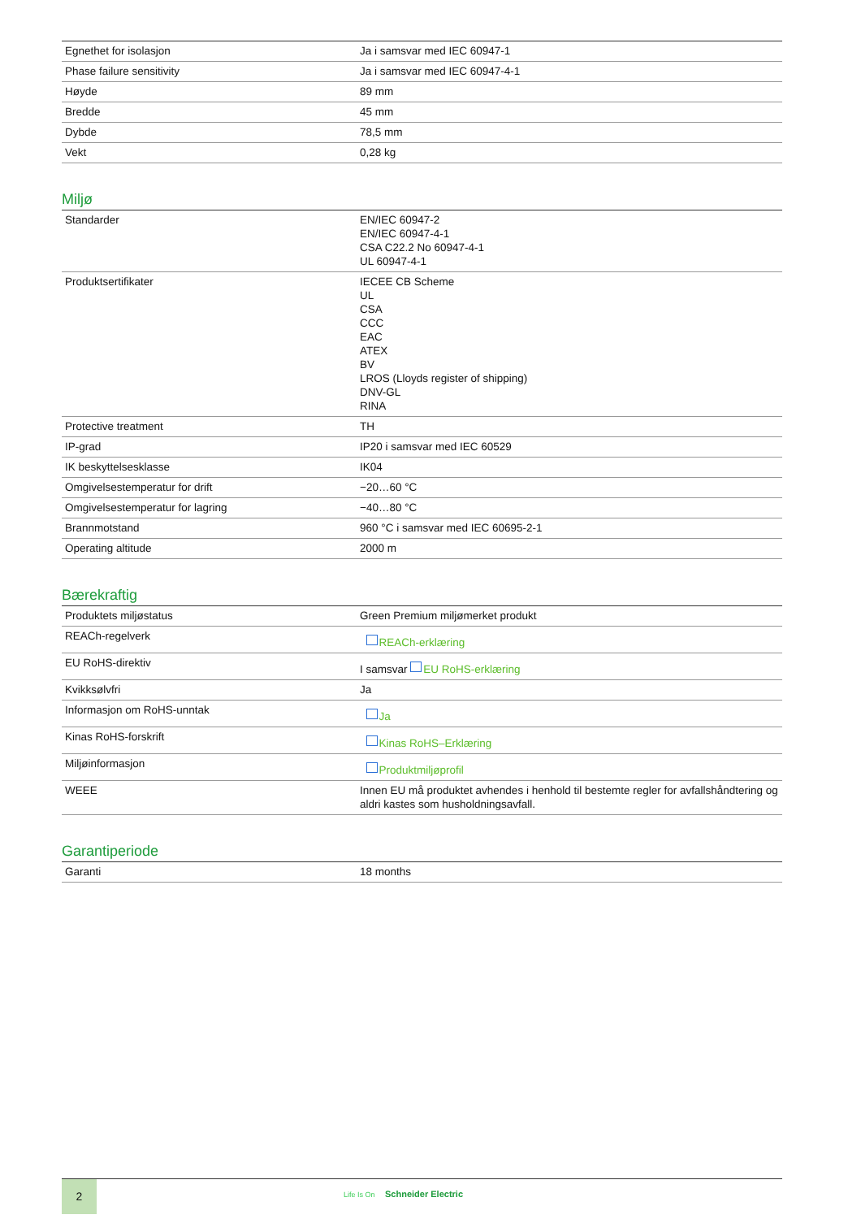| Egnethet for isolasjon | Ja i samsvar med IEC 60947-1 |
| Phase failure sensitivity | Ja i samsvar med IEC 60947-4-1 |
| Høyde | 89 mm |
| Bredde | 45 mm |
| Dybde | 78,5 mm |
| Vekt | 0,28 kg |
Miljø
| Standarder | EN/IEC 60947-2 EN/IEC 60947-4-1 CSA C22.2 No 60947-4-1 UL 60947-4-1 |
| Produktsertifikater | IECEE CB Scheme UL CSA CCC EAC ATEX BV LROS (Lloyds register of shipping) DNV-GL RINA |
| Protective treatment | TH |
| IP-grad | IP20 i samsvar med IEC 60529 |
| IK beskyttelsesklasse | IK04 |
| Omgivelsestemperatur for drift | −20…60 °C |
| Omgivelsestemperatur for lagring | −40…80 °C |
| Brannmotstand | 960 °C i samsvar med IEC 60695-2-1 |
| Operating altitude | 2000 m |
Bærekraftig
| Produktets miljøstatus | Green Premium miljømerket produkt |
| REACh-regelverk | REACh-erklæring |
| EU RoHS-direktiv | I samsvar EU RoHS-erklæring |
| Kvikksølvfri | Ja |
| Informasjon om RoHS-unntak | Ja |
| Kinas RoHS-forskrift | Kinas RoHS–Erklæring |
| Miljøinformasjon | Produktmiljøprofil |
| WEEE | Innen EU må produktet avhendes i henhold til bestemte regler for avfallshåndtering og aldri kastes som husholdningsavfall. |
Garantiperiode
| Garanti | 18 months |
2
Life Is On Schneider Electric